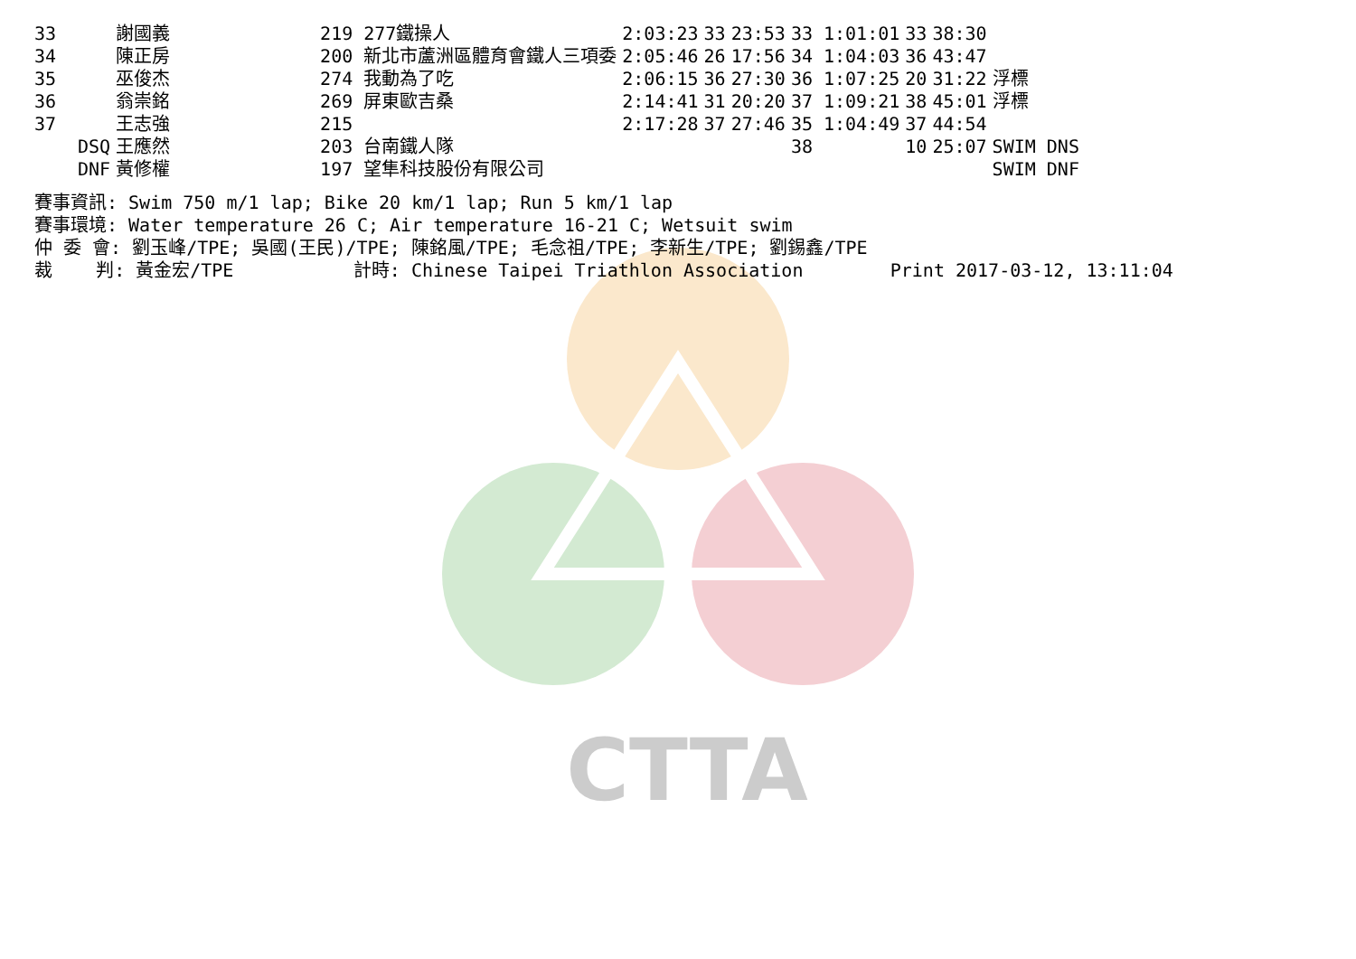CTTA
| 33 | | 謝國義 | 219 277鐵操人 | 2:03:23 | 33 | 23:53 | 33 1:01:01 | 33 | 38:30 | |
| 34 | | 陳正房 | 200 新北市蘆洲區體育會鐵人三項委 | 2:05:46 | 26 | 17:56 | 34 1:04:03 | 36 | 43:47 | |
| 35 | | 巫俊杰 | 274 我動為了吃 | 2:06:15 | 36 | 27:30 | 36 1:07:25 | 20 | 31:22 | 浮標 |
| 36 | | 翁崇銘 | 269 屏東歐吉桑 | 2:14:41 | 31 | 20:20 | 37 1:09:21 | 38 | 45:01 | 浮標 |
| 37 | | 王志強 | 215 | 2:17:28 | 37 | 27:46 | 35 1:04:49 | 37 | 44:54 | |
| | DSQ | 王應然 | 203 台南鐵人隊 | | | | 38 | 10 | 25:07 | SWIM DNS |
| | DNF | 黃修權 | 197 望隼科技股份有限公司 | | | | | | | SWIM DNF |
賽事資訊: Swim 750 m/1 lap; Bike 20 km/1 lap; Run 5 km/1 lap 賽事環境: Water temperature 26 C; Air temperature 16-21 C; Wetsuit swim 仲 委 會: 劉玉峰/TPE; 吳國(王民)/TPE; 陳銘風/TPE; 毛念祖/TPE; 李新生/TPE; 劉錫鑫/TPE 裁 判: 黃金宏/TPE 計時: Chinese Taipei Triathlon Association Print 2017-03-12, 13:11:04